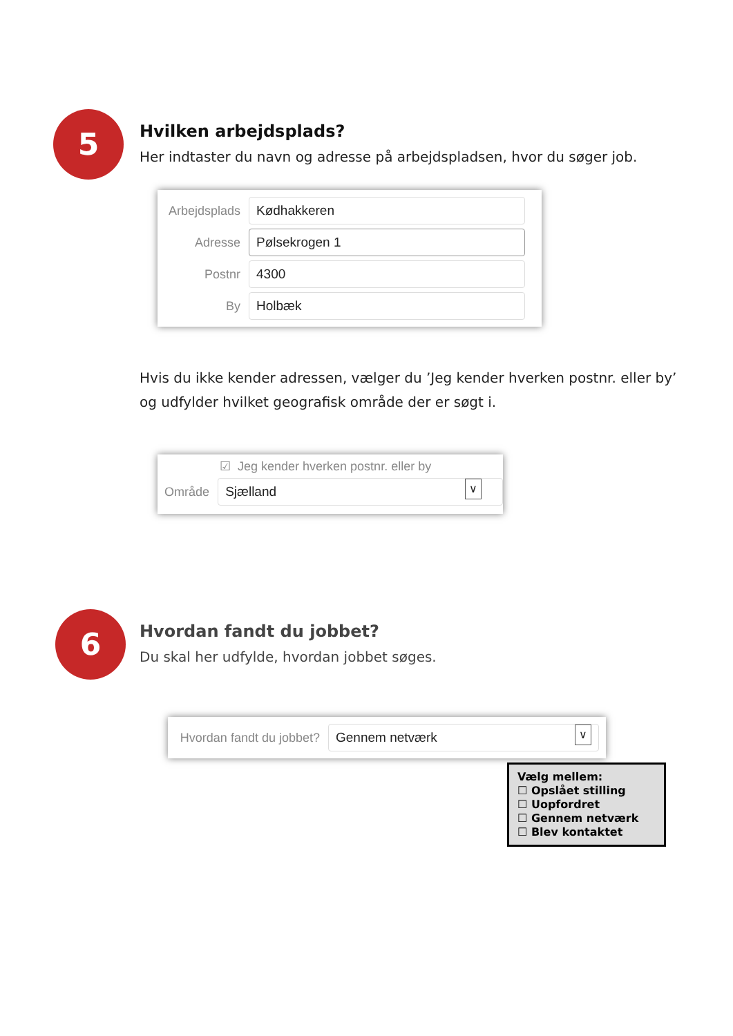5
Hvilken arbejdsplads?
Her indtaster du navn og adresse på arbejdspladsen, hvor du søger job.
Arbejdsplads
Kødhakkeren
Adresse
Pølsekrogen 1
Postnr
4300
By
Holbæk
Hvis du ikke kender adressen, vælger du ’Jeg kender hverken postnr. eller by’ og udfylder hvilket geografisk område der er søgt i.
☑ Jeg kender hverken postnr. eller by
Område
Sjælland ∨
6
Hvordan fandt du jobbet?
Du skal her udfylde, hvordan jobbet søges.
Hvordan fandt du jobbet?
Gennem netværk ∨
Vælg mellem:
☐ Opslået stilling
☐ Uopfordret
☐ Gennem netværk
☐ Blev kontaktet